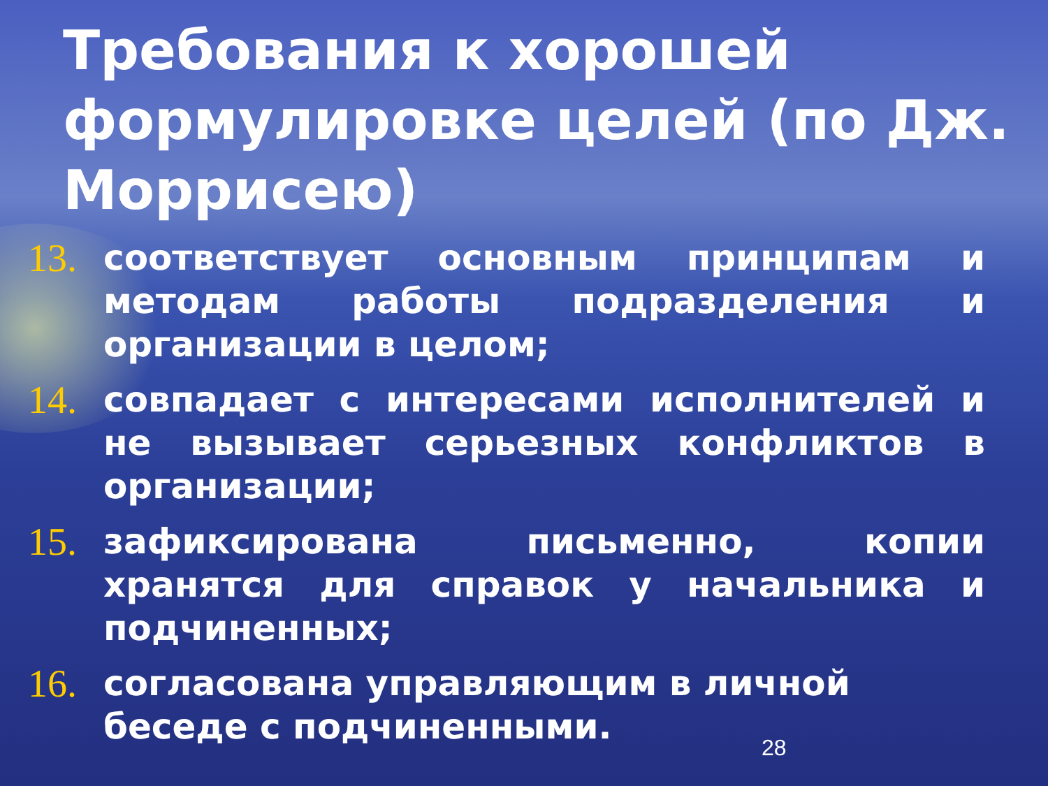Требования к хорошей формулировке целей (по Дж. Моррисею)
13. соответствует основным принципам и методам работы подразделения и организации в целом;
14. совпадает с интересами исполнителей и не вызывает серьезных конфликтов в организации;
15. зафиксирована письменно, копии хранятся для справок у начальника и подчиненных;
16. согласована управляющим в личной беседе с подчиненными.
28